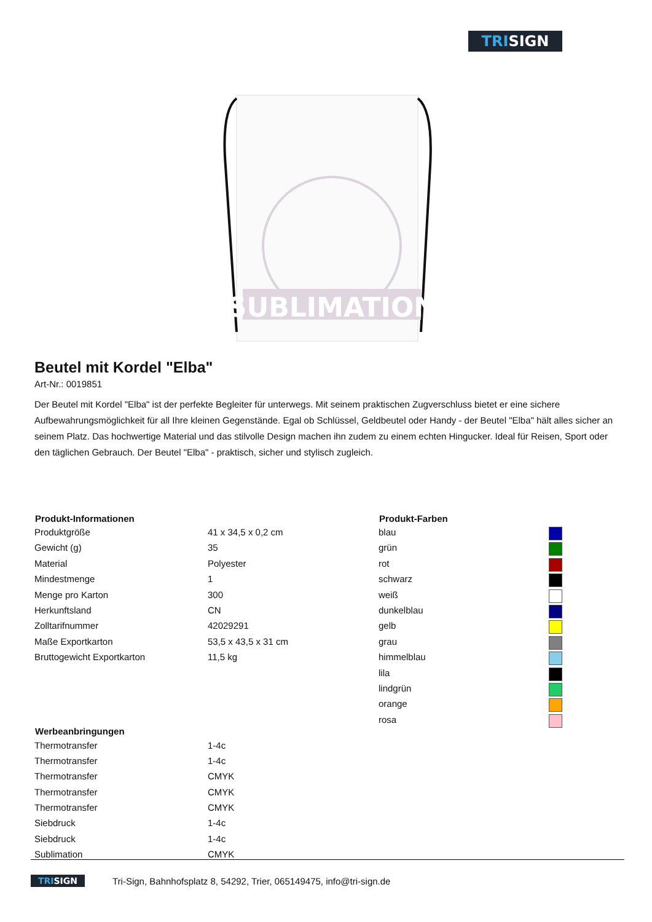TRISIGN
SUBLIMATION
Beutel mit Kordel "Elba"
Art-Nr.: 0019851
Der Beutel mit Kordel "Elba" ist der perfekte Begleiter für unterwegs. Mit seinem praktischen Zugverschluss bietet er eine sichere Aufbewahrungsmöglichkeit für all Ihre kleinen Gegenstände. Egal ob Schlüssel, Geldbeutel oder Handy - der Beutel "Elba" hält alles sicher an seinem Platz. Das hochwertige Material und das stilvolle Design machen ihn zudem zu einem echten Hingucker. Ideal für Reisen, Sport oder den täglichen Gebrauch. Der Beutel "Elba" - praktisch, sicher und stylisch zugleich.
| Produkt-Informationen | |
| --- | --- |
| Produktgröße | 41 x 34,5 x 0,2 cm |
| Gewicht (g) | 35 |
| Material | Polyester |
| Mindestmenge | 1 |
| Menge pro Karton | 300 |
| Herkunftsland | CN |
| Zolltarifnummer | 42029291 |
| Maße Exportkarton | 53,5 x 43,5 x 31 cm |
| Bruttogewicht Exportkarton | 11,5 kg |
| Werbeanbringungen | |
| --- | --- |
| Thermotransfer | 1-4c |
| Thermotransfer | 1-4c |
| Thermotransfer | CMYK |
| Thermotransfer | CMYK |
| Thermotransfer | CMYK |
| Siebdruck | 1-4c |
| Siebdruck | 1-4c |
| Sublimation | CMYK |
| Produkt-Farben | |
| --- | --- |
| blau | |
| grün | |
| rot | |
| schwarz | |
| weiß | |
| dunkelblau | |
| gelb | |
| grau | |
| himmelblau | |
| lila | |
| lindgrün | |
| orange | |
| rosa | |
TRISIGN Tri-Sign, Bahnhofsplatz 8, 54292, Trier, 065149475, info@tri-sign.de